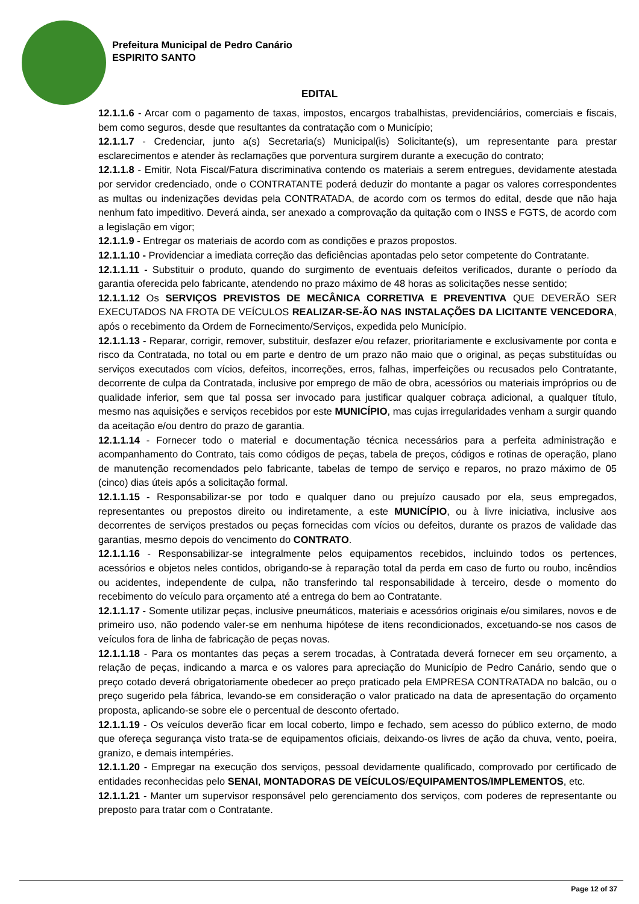Prefeitura Municipal de Pedro Canário
ESPIRITO SANTO
EDITAL
12.1.1.6 - Arcar com o pagamento de taxas, impostos, encargos trabalhistas, previdenciários, comerciais e fiscais, bem como seguros, desde que resultantes da contratação com o Município;
12.1.1.7 - Credenciar, junto a(s) Secretaria(s) Municipal(is) Solicitante(s), um representante para prestar esclarecimentos e atender às reclamações que porventura surgirem durante a execução do contrato;
12.1.1.8 - Emitir, Nota Fiscal/Fatura discriminativa contendo os materiais a serem entregues, devidamente atestada por servidor credenciado, onde o CONTRATANTE poderá deduzir do montante a pagar os valores correspondentes as multas ou indenizações devidas pela CONTRATADA, de acordo com os termos do edital, desde que não haja nenhum fato impeditivo. Deverá ainda, ser anexado a comprovação da quitação com o INSS e FGTS, de acordo com a legislação em vigor;
12.1.1.9 - Entregar os materiais de acordo com as condições e prazos propostos.
12.1.1.10 - Providenciar a imediata correção das deficiências apontadas pelo setor competente do Contratante.
12.1.1.11 - Substituir o produto, quando do surgimento de eventuais defeitos verificados, durante o período da garantia oferecida pelo fabricante, atendendo no prazo máximo de 48 horas as solicitações nesse sentido;
12.1.1.12 Os SERVIÇOS PREVISTOS DE MECÂNICA CORRETIVA E PREVENTIVA QUE DEVERÃO SER EXECUTADOS NA FROTA DE VEÍCULOS REALIZAR-SE-ÃO NAS INSTALAÇÕES DA LICITANTE VENCEDORA, após o recebimento da Ordem de Fornecimento/Serviços, expedida pelo Município.
12.1.1.13 - Reparar, corrigir, remover, substituir, desfazer e/ou refazer, prioritariamente e exclusivamente por conta e risco da Contratada, no total ou em parte e dentro de um prazo não maio que o original, as peças substituídas ou serviços executados com vícios, defeitos, incorreções, erros, falhas, imperfeições ou recusados pelo Contratante, decorrente de culpa da Contratada, inclusive por emprego de mão de obra, acessórios ou materiais impróprios ou de qualidade inferior, sem que tal possa ser invocado para justificar qualquer cobraça adicional, a qualquer título, mesmo nas aquisições e serviços recebidos por este MUNICÍPIO, mas cujas irregularidades venham a surgir quando da aceitação e/ou dentro do prazo de garantia.
12.1.1.14 - Fornecer todo o material e documentação técnica necessários para a perfeita administração e acompanhamento do Contrato, tais como códigos de peças, tabela de preços, códigos e rotinas de operação, plano de manutenção recomendados pelo fabricante, tabelas de tempo de serviço e reparos, no prazo máximo de 05 (cinco) dias úteis após a solicitação formal.
12.1.1.15 - Responsabilizar-se por todo e qualquer dano ou prejuízo causado por ela, seus empregados, representantes ou prepostos direito ou indiretamente, a este MUNICÍPIO, ou à livre iniciativa, inclusive aos decorrentes de serviços prestados ou peças fornecidas com vícios ou defeitos, durante os prazos de validade das garantias, mesmo depois do vencimento do CONTRATO.
12.1.1.16 - Responsabilizar-se integralmente pelos equipamentos recebidos, incluindo todos os pertences, acessórios e objetos neles contidos, obrigando-se à reparação total da perda em caso de furto ou roubo, incêndios ou acidentes, independente de culpa, não transferindo tal responsabilidade à terceiro, desde o momento do recebimento do veículo para orçamento até a entrega do bem ao Contratante.
12.1.1.17 - Somente utilizar peças, inclusive pneumáticos, materiais e acessórios originais e/ou similares, novos e de primeiro uso, não podendo valer-se em nenhuma hipótese de itens recondicionados, excetuando-se nos casos de veículos fora de linha de fabricação de peças novas.
12.1.1.18 - Para os montantes das peças a serem trocadas, à Contratada deverá fornecer em seu orçamento, a relação de peças, indicando a marca e os valores para apreciação do Município de Pedro Canário, sendo que o preço cotado deverá obrigatoriamente obedecer ao preço praticado pela EMPRESA CONTRATADA no balcão, ou o preço sugerido pela fábrica, levando-se em consideração o valor praticado na data de apresentação do orçamento proposta, aplicando-se sobre ele o percentual de desconto ofertado.
12.1.1.19 - Os veículos deverão ficar em local coberto, limpo e fechado, sem acesso do público externo, de modo que ofereça segurança visto trata-se de equipamentos oficiais, deixando-os livres de ação da chuva, vento, poeira, granizo, e demais intempéries.
12.1.1.20 - Empregar na execução dos serviços, pessoal devidamente qualificado, comprovado por certificado de entidades reconhecidas pelo SENAI, MONTADORAS DE VEÍCULOS/EQUIPAMENTOS/IMPLEMENTOS, etc.
12.1.1.21 - Manter um supervisor responsável pelo gerenciamento dos serviços, com poderes de representante ou preposto para tratar com o Contratante.
Page 12 of 37